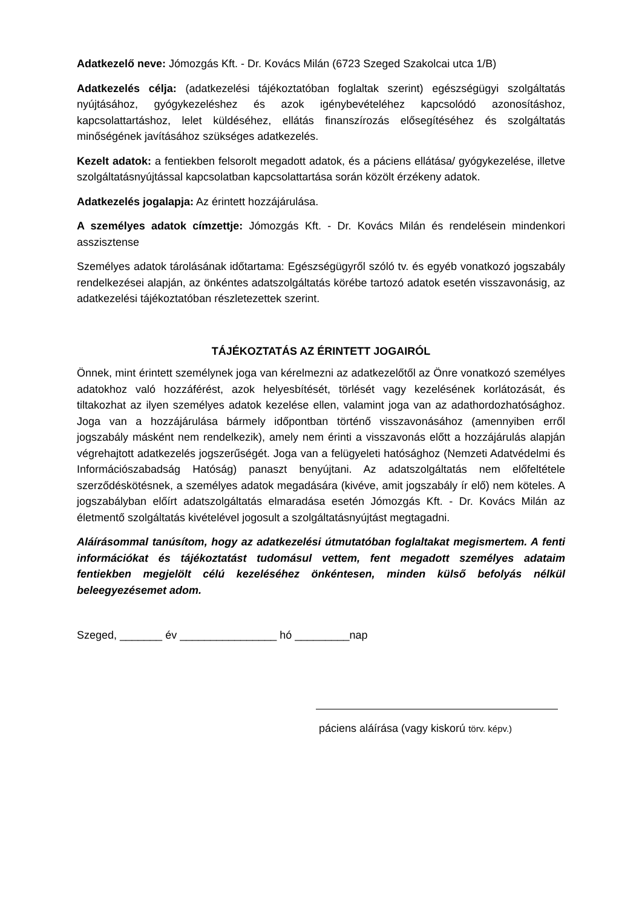Adatkezelő neve: Jómozgás Kft. - Dr. Kovács Milán (6723 Szeged Szakolcai utca 1/B)
Adatkezelés célja: (adatkezelési tájékoztatóban foglaltak szerint) egészségügyi szolgáltatás nyújtásához, gyógykezeléshez és azok igénybevételéhez kapcsolódó azonosításhoz, kapcsolattartáshoz, lelet küldéséhez, ellátás finanszírozás elősegítéséhez és szolgáltatás minőségének javításához szükséges adatkezelés.
Kezelt adatok: a fentiekben felsorolt megadott adatok, és a páciens ellátása/ gyógykezelése, illetve szolgáltatásnyújtással kapcsolatban kapcsolattartása során közölt érzékeny adatok.
Adatkezelés jogalapja: Az érintett hozzájárulása.
A személyes adatok címzettje: Jómozgás Kft. - Dr. Kovács Milán és rendelésein mindenkori asszisztense
Személyes adatok tárolásának időtartama: Egészségügyről szóló tv. és egyéb vonatkozó jogszabály rendelkezései alapján, az önkéntes adatszolgáltatás körébe tartozó adatok esetén visszavonásig, az adatkezelési tájékoztatóban részletezettek szerint.
TÁJÉKOZTATÁS AZ ÉRINTETT JOGAIRÓL
Önnek, mint érintett személynek joga van kérelmezni az adatkezelőtől az Önre vonatkozó személyes adatokhoz való hozzáférést, azok helyesbítését, törlését vagy kezelésének korlátozását, és tiltakozhat az ilyen személyes adatok kezelése ellen, valamint joga van az adathordozhatósághoz. Joga van a hozzájárulása bármely időpontban történő visszavonásához (amennyiben erről jogszabály másként nem rendelkezik), amely nem érinti a visszavonás előtt a hozzájárulás alapján végrehajtott adatkezelés jogszerűségét. Joga van a felügyeleti hatósághoz (Nemzeti Adatvédelmi és Információszabadság Hatóság) panaszt benyújtani. Az adatszolgáltatás nem előfeltétele szerződéskötésnek, a személyes adatok megadására (kivéve, amit jogszabály ír elő) nem köteles. A jogszabályban előírt adatszolgáltatás elmaradása esetén Jómozgás Kft. - Dr. Kovács Milán az életmentő szolgáltatás kivételével jogosult a szolgáltatásnyújtást megtagadni.
Aláírásommal tanúsítom, hogy az adatkezelési útmutatóban foglaltakat megismertem. A fenti információkat és tájékoztatást tudomásul vettem, fent megadott személyes adataim fentiekben megjelölt célú kezeléséhez önkéntesen, minden külső befolyás nélkül beleegyezésemet adom.
Szeged, _______ év ________________ hó _________nap
páciens aláírása (vagy kiskorú törv. képv.)